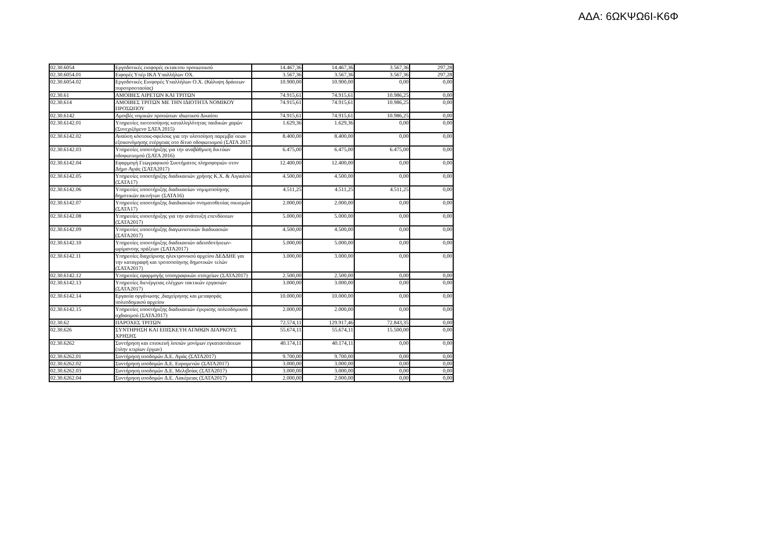ΑΔΑ: 6ΩΚΨΩ6Ι-Κ6Φ
| 02.30.6054 | Εργοδοτικές εισφορές εκτακτου προσωπικού | 14.467,36 | 14.467,36 | 3.567,36 | 297,28 |
| 02.30.6054.01 | Ειφορές Υπέρ ΙΚΑ Υπαλλήλων ΟΧ. | 3.567,36 | 3.567,36 | 3.567,36 | 297,28 |
| 02.30.6054.02 | Εργοδοτικές Εισφορές Υπαλλήλων Ο.Χ. (Κάλυψη δράσεων πυροπροστασίας) | 10.900,00 | 10.900,00 | 0,00 | 0,00 |
| 02.30.61 | ΑΜΟΙΒΕΣ ΑΙΡΕΤΩΝ ΚΑΙ ΤΡΙΤΩΝ | 74.915,61 | 74.915,61 | 10.986,25 | 0,00 |
| 02.30.614 | ΑΜΟΙΒΕΣ ΤΡΙΤΩΝ ΜΕ ΤΗΝ ΙΔΙΟΤΗΤΑ ΝΟΜΙΚΟΥ ΠΡΟΣΩΠΟΥ | 74.915,61 | 74.915,61 | 10.986,25 | 0,00 |
| 02.30.6142 | Αμοιβές νομικών προσώπων ιδιωτικού Δικαίου | 74.915,61 | 74.915,61 | 10.986,25 | 0,00 |
| 02.30.6142.01 | Υπηρεσίες πιστοποίησης καταλληλότητας παιδικών χαρών (Συνεχιζόμενο ΣΑΤΑ 2015) | 1.629,36 | 1.629,36 | 0,00 | 0,00 |
| 02.30.6142.02 | Αναύση κόστους-οφελους για την υλοποίηση παρεμβα΄σεων εξοικονόμησης ενέργειας στο δίτυο οδοφωτισμού (ΣΑΤΑ 2017 | 8.400,00 | 8.400,00 | 0,00 | 0,00 |
| 02.30.6142.03 | Υπηρεσίες υποστήριξης για την αναβάθμιση δικτύων οδοφωτισμού (ΣΑΤΑ 2016) | 6.475,00 | 6.475,00 | 6.475,00 | 0,00 |
| 02.30.6142.04 | Εφαρμογή Γεωγραφικού Συστήματος πληροφοριών στον Δήμο Αγιάς (ΣΑΤΑ2017) | 12.400,00 | 12.400,00 | 0,00 | 0,00 |
| 02.30.6142.05 | Υπηρεσίες υποστήριξης διαδικασιών χρήσης Κ.Χ. & Αιγιαλού (ΣΑΤΑ17) | 4.500,00 | 4.500,00 | 0,00 | 0,00 |
| 02.30.6142.06 | Υπηρεσίες υποστήριξης διαδικασίων νομιμοποίησης δημοτικών ακινήτων (ΣΑΤΑ16) | 4.511,25 | 4.511,25 | 4.511,25 | 0,00 |
| 02.30.6142.07 | Υπηρεσίες υποστήριξης διαιδκασιών ονοματοθεσίας οικισμών (ΣΑΤΑ17) | 2.000,00 | 2.000,00 | 0,00 | 0,00 |
| 02.30.6142.08 | Υπηρεσίες υποστήριξης για την ανάπτυξη επενδύσεων (ΣΑΤΑ2017) | 5.000,00 | 5.000,00 | 0,00 | 0,00 |
| 02.30.6142.09 | Υπηρεσίες υποστήριξης διαγωνιστικών διαδικασιών (ΣΑΤΑ2017) | 4.500,00 | 4.500,00 | 0,00 | 0,00 |
| 02.30.6142.10 | Υπηρεσίες υποστήριξης διαδικασιών αδειοδοτήσεων-ωρίμανσης πράξεων (ΣΑΤΑ2017) | 5.000,00 | 5.000,00 | 0,00 | 0,00 |
| 02.30.6142.11 | Υπηρεσίες διαχείρισης ηλεκτρονικού αρχείου ΔΕΔΔΗΕ γαι την καταγραφή και τροποποίησης δημοτικών τελών (ΣΑΤΑ2017) | 3.000,00 | 3.000,00 | 0,00 | 0,00 |
| 02.30.6142.12 | Υπηρεσίες εφαρμογής τοπογραφικών στοιχείων (ΣΑΤΑ2017) | 2.500,00 | 2.500,00 | 0,00 | 0,00 |
| 02.30.6142.13 | Υπηρεσίες διενέργειας ελέγχων τακτικών εργασιών (ΣΑΤΑ2017) | 3.000,00 | 3.000,00 | 0,00 | 0,00 |
| 02.30.6142.14 | Εργασία οργάνωσης ,διαχείρησης και μεταφοράς πολεοδομικού αρχείου | 10.000,00 | 10.000,00 | 0,00 | 0,00 |
| 02.30.6142.15 | Υπηρεσίες υποστήριξης διαδικασιών έγκρισης πολεοδομικού σχδιασμού (ΣΑΤΑ2017) | 2.000,00 | 2.000,00 | 0,00 | 0,00 |
| 02.30.62 | ΠΑΡΟΧΕΣ ΤΡΙΤΩΝ | 72.574,11 | 129.917,46 | 72.843,35 | 0,00 |
| 02.30.626 | ΣΥΝΤΗΡΗΣΗ ΚΑΙ ΕΠΙΣΚΕΥΗ ΑΓΑΘΩΝ ΔΙΑΡΚΟΥΣ ΧΡΗΣΗΣ | 55.674,11 | 55.674,11 | 15.500,00 | 0,00 |
| 02.30.6262 | Συντήρηση και επισκευή λοιπών μονίμων εγκαταστάσεων (πλην κτιρίων έργων) | 40.174,11 | 40.174,11 | 0,00 | 0,00 |
| 02.30.6262.01 | Συντήρηση υποδομών Δ.Ε. Αγιάς (ΣΑΤΑ2017) | 9.700,00 | 9.700,00 | 0,00 | 0,00 |
| 02.30.6262.02 | Συντήρηση υποδομών Δ.Ε. Ευρυμενών (ΣΑΤΑ2017) | 3.000,00 | 3.000,00 | 0,00 | 0,00 |
| 02.30.6262.03 | Συντήρηση υποδομών Δ.Ε. Μελιβοίας (ΣΑΤΑ2017) | 3.000,00 | 3.000,00 | 0,00 | 0,00 |
| 02.30.6262.04 | Συντήρηση υποδομών Δ.Ε. Λακέρειας (ΣΑΤΑ2017) | 2.000,00 | 2.000,00 | 0,00 | 0,00 |